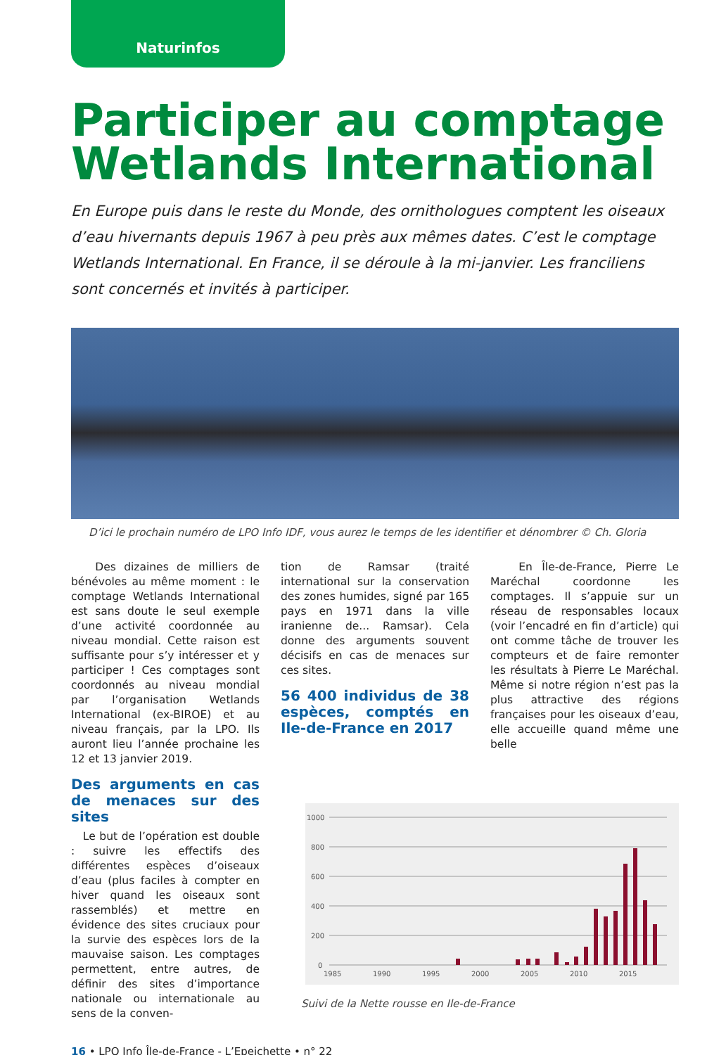Naturinfos
Participer au comptage Wetlands International
En Europe puis dans le reste du Monde, des ornithologues comptent les oiseaux d’eau hivernants depuis 1967 à peu près aux mêmes dates. C’est le comptage Wetlands International. En France, il se déroule à la mi-janvier. Les franciliens sont concernés et invités à participer.
D’ici le prochain numéro de LPO Info IDF, vous aurez le temps de les identifier et dénombrer © Ch. Gloria
Des dizaines de milliers de bénévoles au même moment : le comptage Wetlands International est sans doute le seul exemple d’une activité coordonnée au niveau mondial. Cette raison est suffisante pour s’y intéresser et y participer ! Ces comptages sont coordonnés au niveau mondial par l’organisation Wetlands International (ex-BIROE) et au niveau français, par la LPO. Ils auront lieu l’année prochaine les 12 et 13 janvier 2019.
Des arguments en cas de menaces sur des sites
Le but de l’opération est double : suivre les effectifs des différentes espèces d’oiseaux d’eau (plus faciles à compter en hiver quand les oiseaux sont rassemblés) et mettre en évidence des sites cruciaux pour la survie des espèces lors de la mauvaise saison. Les comptages permettent, entre autres, de définir des sites d’importance nationale ou internationale au sens de la conven-
tion de Ramsar (traité international sur la conservation des zones humides, signé par 165 pays en 1971 dans la ville iranienne de... Ramsar). Cela donne des arguments souvent décisifs en cas de menaces sur ces sites.
56 400 individus de 38 espèces, comptés en Ile-de-France en 2017
En Île-de-France, Pierre Le Maréchal coordonne les comptages. Il s’appuie sur un réseau de responsables locaux (voir l’encadré en fin d’article) qui ont comme tâche de trouver les compteurs et de faire remonter les résultats à Pierre Le Maréchal. Même si notre région n’est pas la plus attractive des régions françaises pour les oiseaux d’eau, elle accueille quand même une belle
1000
800
600
400
200
0
1985
1990
1995
2000
2005
2010
2015
Suivi de la Nette rousse en Ile-de-France
16 • LPO Info Île-de-France - L’Epeichette • n° 22